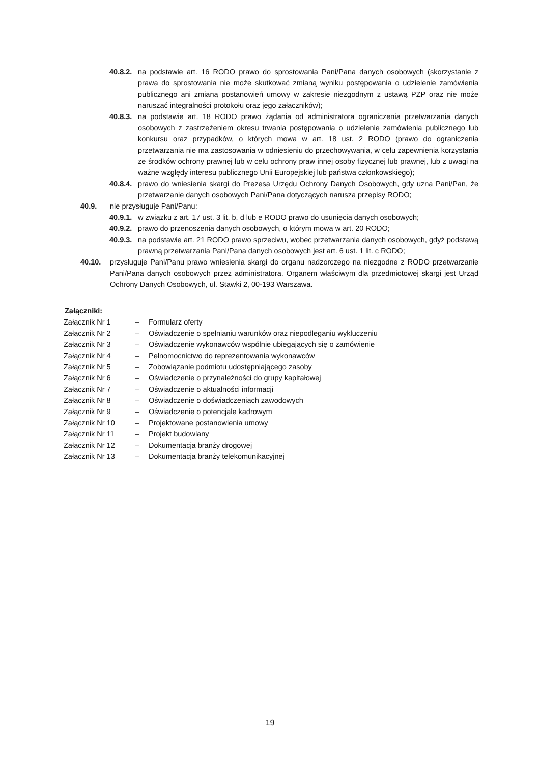40.8.2. na podstawie art. 16 RODO prawo do sprostowania Pani/Pana danych osobowych (skorzystanie z prawa do sprostowania nie może skutkować zmianą wyniku postępowania o udzielenie zamówienia publicznego ani zmianą postanowień umowy w zakresie niezgodnym z ustawą PZP oraz nie może naruszać integralności protokołu oraz jego załączników);
40.8.3. na podstawie art. 18 RODO prawo żądania od administratora ograniczenia przetwarzania danych osobowych z zastrzeżeniem okresu trwania postępowania o udzielenie zamówienia publicznego lub konkursu oraz przypadków, o których mowa w art. 18 ust. 2 RODO (prawo do ograniczenia przetwarzania nie ma zastosowania w odniesieniu do przechowywania, w celu zapewnienia korzystania ze środków ochrony prawnej lub w celu ochrony praw innej osoby fizycznej lub prawnej, lub z uwagi na ważne względy interesu publicznego Unii Europejskiej lub państwa członkowskiego);
40.8.4. prawo do wniesienia skargi do Prezesa Urzędu Ochrony Danych Osobowych, gdy uzna Pani/Pan, że przetwarzanie danych osobowych Pani/Pana dotyczących narusza przepisy RODO;
40.9. nie przysługuje Pani/Panu:
40.9.1. w związku z art. 17 ust. 3 lit. b, d lub e RODO prawo do usunięcia danych osobowych;
40.9.2. prawo do przenoszenia danych osobowych, o którym mowa w art. 20 RODO;
40.9.3. na podstawie art. 21 RODO prawo sprzeciwu, wobec przetwarzania danych osobowych, gdyż podstawą prawną przetwarzania Pani/Pana danych osobowych jest art. 6 ust. 1 lit. c RODO;
40.10. przysługuje Pani/Panu prawo wniesienia skargi do organu nadzorczego na niezgodne z RODO przetwarzanie Pani/Pana danych osobowych przez administratora. Organem właściwym dla przedmiotowej skargi jest Urząd Ochrony Danych Osobowych, ul. Stawki 2, 00-193 Warszawa.
Załączniki:
| Załącznik Nr 1 | – | Formularz oferty |
| Załącznik Nr 2 | – | Oświadczenie o spełnianiu warunków oraz niepodleganiu wykluczeniu |
| Załącznik Nr 3 | – | Oświadczenie wykonawców wspólnie ubiegających się o zamówienie |
| Załącznik Nr 4 | – | Pełnomocnictwo do reprezentowania wykonawców |
| Załącznik Nr 5 | – | Zobowiązanie podmiotu udostępniającego zasoby |
| Załącznik Nr 6 | – | Oświadczenie o przynależności do grupy kapitałowej |
| Załącznik Nr 7 | – | Oświadczenie o aktualności informacji |
| Załącznik Nr 8 | – | Oświadczenie o doświadczeniach zawodowych |
| Załącznik Nr 9 | – | Oświadczenie o potencjale kadrowym |
| Załącznik Nr 10 | – | Projektowane postanowienia umowy |
| Załącznik Nr 11 | – | Projekt budowlany |
| Załącznik Nr 12 | – | Dokumentacja branży drogowej |
| Załącznik Nr 13 | – | Dokumentacja branży telekomunikacyjnej |
19